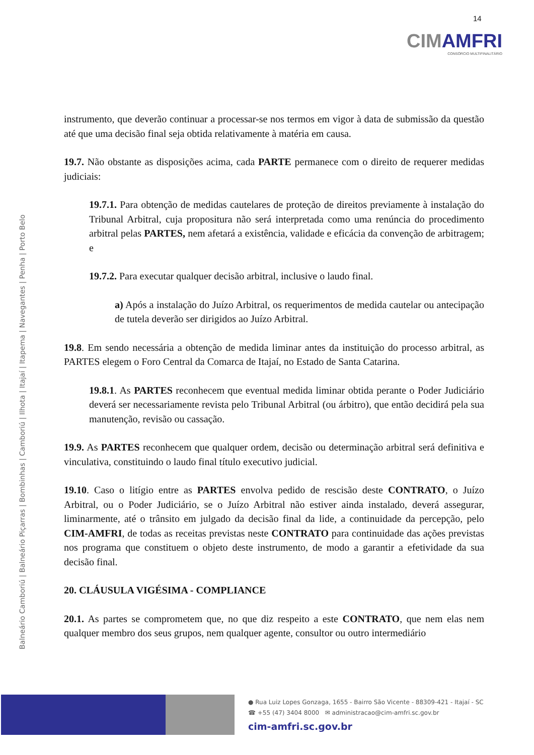14
CIMAMFRI
CONSÓRCIO MULTIFINALITÁRIO
Balneário Camboriú | Balneário Piçarras | Bombinhas | Camboriú | Ilhota | Itajaí | Itapema | Navegantes | Penha | Porto Belo
instrumento, que deverão continuar a processar-se nos termos em vigor à data de submissão da questão até que uma decisão final seja obtida relativamente à matéria em causa.
19.7. Não obstante as disposições acima, cada PARTE permanece com o direito de requerer medidas judiciais:
19.7.1. Para obtenção de medidas cautelares de proteção de direitos previamente à instalação do Tribunal Arbitral, cuja propositura não será interpretada como uma renúncia do procedimento arbitral pelas PARTES, nem afetará a existência, validade e eficácia da convenção de arbitragem; e
19.7.2. Para executar qualquer decisão arbitral, inclusive o laudo final.
a) Após a instalação do Juízo Arbitral, os requerimentos de medida cautelar ou antecipação de tutela deverão ser dirigidos ao Juízo Arbitral.
19.8. Em sendo necessária a obtenção de medida liminar antes da instituição do processo arbitral, as PARTES elegem o Foro Central da Comarca de Itajaí, no Estado de Santa Catarina.
19.8.1. As PARTES reconhecem que eventual medida liminar obtida perante o Poder Judiciário deverá ser necessariamente revista pelo Tribunal Arbitral (ou árbitro), que então decidirá pela sua manutenção, revisão ou cassação.
19.9. As PARTES reconhecem que qualquer ordem, decisão ou determinação arbitral será definitiva e vinculativa, constituindo o laudo final título executivo judicial.
19.10. Caso o litígio entre as PARTES envolva pedido de rescisão deste CONTRATO, o Juízo Arbitral, ou o Poder Judiciário, se o Juízo Arbitral não estiver ainda instalado, deverá assegurar, liminarmente, até o trânsito em julgado da decisão final da lide, a continuidade da percepção, pelo CIM-AMFRI, de todas as receitas previstas neste CONTRATO para continuidade das ações previstas nos programa que constituem o objeto deste instrumento, de modo a garantir a efetividade da sua decisão final.
20. CLÁUSULA VIGÉSIMA - COMPLIANCE
20.1. As partes se comprometem que, no que diz respeito a este CONTRATO, que nem elas nem qualquer membro dos seus grupos, nem qualquer agente, consultor ou outro intermediário
● Rua Luiz Lopes Gonzaga, 1655 - Bairro São Vicente - 88309-421 - Itajaí - SC
☎ +55 (47) 3404 8000 ✉ administracao@cim-amfri.sc.gov.br
cim-amfri.sc.gov.br